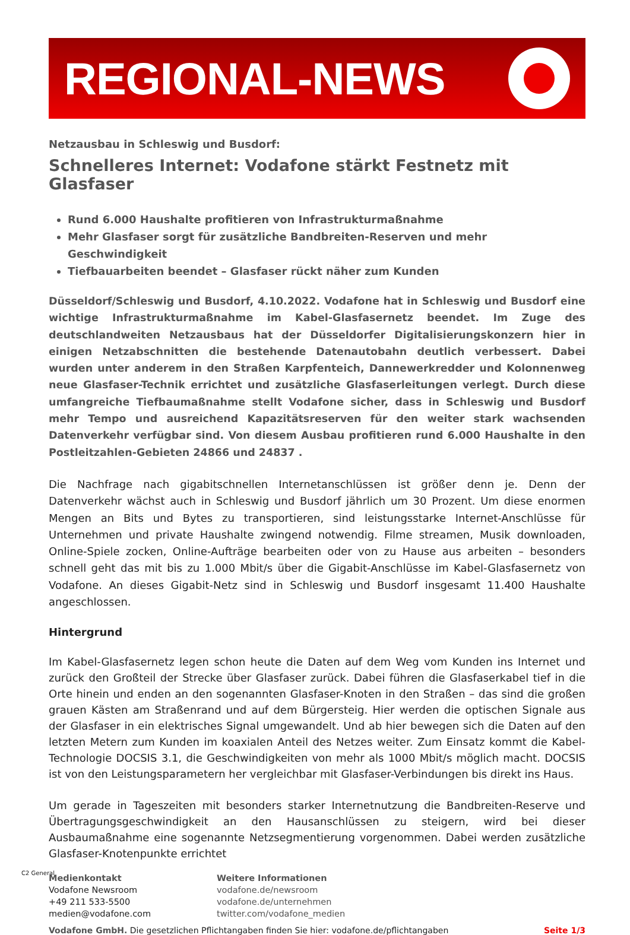REGIONAL-NEWS
Netzausbau in Schleswig und Busdorf:
Schnelleres Internet: Vodafone stärkt Festnetz mit Glasfaser
Rund 6.000 Haushalte profitieren von Infrastrukturmaßnahme
Mehr Glasfaser sorgt für zusätzliche Bandbreiten-Reserven und mehr Geschwindigkeit
Tiefbauarbeiten beendet – Glasfaser rückt näher zum Kunden
Düsseldorf/Schleswig und Busdorf, 4.10.2022. Vodafone hat in Schleswig und Busdorf eine wichtige Infrastrukturmaßnahme im Kabel-Glasfasernetz beendet. Im Zuge des deutschlandweiten Netzausbaus hat der Düsseldorfer Digitalisierungskonzern hier in einigen Netzabschnitten die bestehende Datenautobahn deutlich verbessert. Dabei wurden unter anderem in den Straßen Karpfenteich, Dannewerkredder und Kolonnenweg neue Glasfaser-Technik errichtet und zusätzliche Glasfaserleitungen verlegt. Durch diese umfangreiche Tiefbaumaßnahme stellt Vodafone sicher, dass in Schleswig und Busdorf mehr Tempo und ausreichend Kapazitätsreserven für den weiter stark wachsenden Datenverkehr verfügbar sind. Von diesem Ausbau profitieren rund 6.000 Haushalte in den Postleitzahlen-Gebieten 24866 und 24837 .
Die Nachfrage nach gigabitschnellen Internetanschlüssen ist größer denn je. Denn der Datenverkehr wächst auch in Schleswig und Busdorf jährlich um 30 Prozent. Um diese enormen Mengen an Bits und Bytes zu transportieren, sind leistungsstarke Internet-Anschlüsse für Unternehmen und private Haushalte zwingend notwendig. Filme streamen, Musik downloaden, Online-Spiele zocken, Online-Aufträge bearbeiten oder von zu Hause aus arbeiten – besonders schnell geht das mit bis zu 1.000 Mbit/s über die Gigabit-Anschlüsse im Kabel-Glasfasernetz von Vodafone. An dieses Gigabit-Netz sind in Schleswig und Busdorf insgesamt 11.400 Haushalte angeschlossen.
Hintergrund
Im Kabel-Glasfasernetz legen schon heute die Daten auf dem Weg vom Kunden ins Internet und zurück den Großteil der Strecke über Glasfaser zurück. Dabei führen die Glasfaserkabel tief in die Orte hinein und enden an den sogenannten Glasfaser-Knoten in den Straßen – das sind die großen grauen Kästen am Straßenrand und auf dem Bürgersteig. Hier werden die optischen Signale aus der Glasfaser in ein elektrisches Signal umgewandelt. Und ab hier bewegen sich die Daten auf den letzten Metern zum Kunden im koaxialen Anteil des Netzes weiter. Zum Einsatz kommt die Kabel-Technologie DOCSIS 3.1, die Geschwindigkeiten von mehr als 1000 Mbit/s möglich macht. DOCSIS ist von den Leistungsparametern her vergleichbar mit Glasfaser-Verbindungen bis direkt ins Haus.
Um gerade in Tageszeiten mit besonders starker Internetnutzung die Bandbreiten-Reserve und Übertragungsgeschwindigkeit an den Hausanschlüssen zu steigern, wird bei dieser Ausbaumaßnahme eine sogenannte Netzsegmentierung vorgenommen. Dabei werden zusätzliche Glasfaser-Knotenpunkte errichtet
Medienkontakt
Vodafone Newsroom
+49 211 533-5500
medien@vodafone.com
Weitere Informationen
vodafone.de/newsroom
vodafone.de/unternehmen
twitter.com/vodafone_medien
Vodafone GmbH. Die gesetzlichen Pflichtangaben finden Sie hier: vodafone.de/pflichtangaben Seite 1/3
C2 General